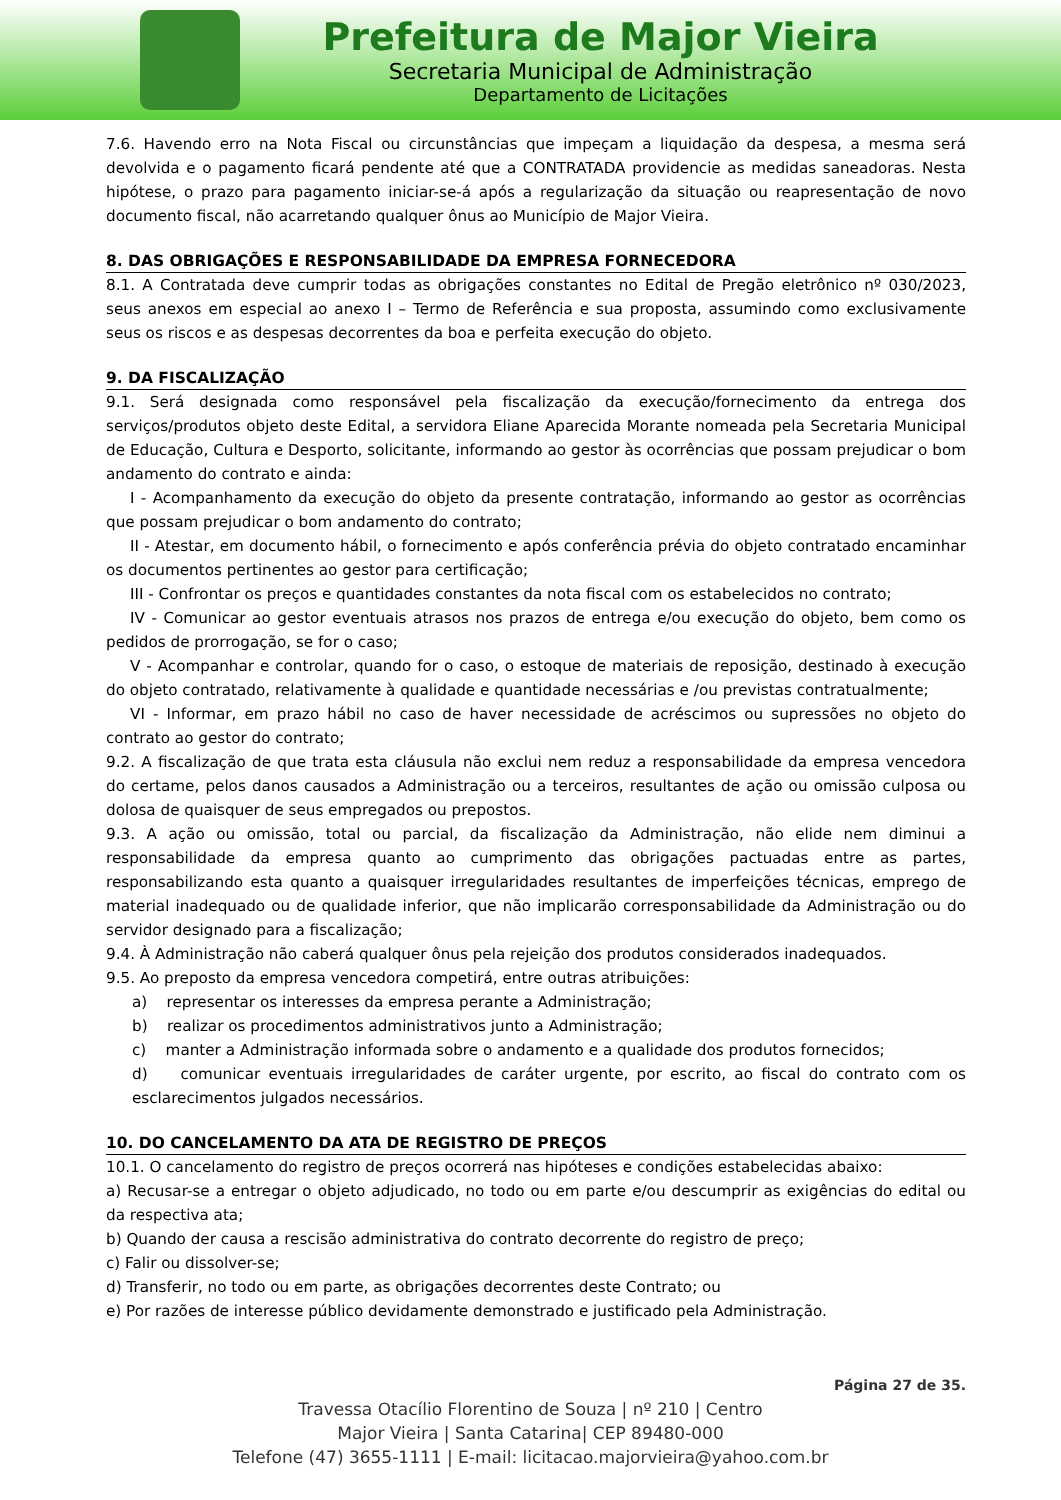Prefeitura de Major Vieira
Secretaria Municipal de Administração
Departamento de Licitações
7.6. Havendo erro na Nota Fiscal ou circunstâncias que impeçam a liquidação da despesa, a mesma será devolvida e o pagamento ficará pendente até que a CONTRATADA providencie as medidas saneadoras. Nesta hipótese, o prazo para pagamento iniciar-se-á após a regularização da situação ou reapresentação de novo documento fiscal, não acarretando qualquer ônus ao Município de Major Vieira.
8. DAS OBRIGAÇÕES E RESPONSABILIDADE DA EMPRESA FORNECEDORA
8.1. A Contratada deve cumprir todas as obrigações constantes no Edital de Pregão eletrônico nº 030/2023, seus anexos em especial ao anexo I – Termo de Referência e sua proposta, assumindo como exclusivamente seus os riscos e as despesas decorrentes da boa e perfeita execução do objeto.
9. DA FISCALIZAÇÃO
9.1. Será designada como responsável pela fiscalização da execução/fornecimento da entrega dos serviços/produtos objeto deste Edital, a servidora Eliane Aparecida Morante nomeada pela Secretaria Municipal de Educação, Cultura e Desporto, solicitante, informando ao gestor às ocorrências que possam prejudicar o bom andamento do contrato e ainda:
I - Acompanhamento da execução do objeto da presente contratação, informando ao gestor as ocorrências que possam prejudicar o bom andamento do contrato;
II - Atestar, em documento hábil, o fornecimento e após conferência prévia do objeto contratado encaminhar os documentos pertinentes ao gestor para certificação;
III - Confrontar os preços e quantidades constantes da nota fiscal com os estabelecidos no contrato;
IV - Comunicar ao gestor eventuais atrasos nos prazos de entrega e/ou execução do objeto, bem como os pedidos de prorrogação, se for o caso;
V - Acompanhar e controlar, quando for o caso, o estoque de materiais de reposição, destinado à execução do objeto contratado, relativamente à qualidade e quantidade necessárias e /ou previstas contratualmente;
VI - Informar, em prazo hábil no caso de haver necessidade de acréscimos ou supressões no objeto do contrato ao gestor do contrato;
9.2. A fiscalização de que trata esta cláusula não exclui nem reduz a responsabilidade da empresa vencedora do certame, pelos danos causados a Administração ou a terceiros, resultantes de ação ou omissão culposa ou dolosa de quaisquer de seus empregados ou prepostos.
9.3. A ação ou omissão, total ou parcial, da fiscalização da Administração, não elide nem diminui a responsabilidade da empresa quanto ao cumprimento das obrigações pactuadas entre as partes, responsabilizando esta quanto a quaisquer irregularidades resultantes de imperfeições técnicas, emprego de material inadequado ou de qualidade inferior, que não implicarão corresponsabilidade da Administração ou do servidor designado para a fiscalização;
9.4. À Administração não caberá qualquer ônus pela rejeição dos produtos considerados inadequados.
9.5. Ao preposto da empresa vencedora competirá, entre outras atribuições:
a) representar os interesses da empresa perante a Administração;
b) realizar os procedimentos administrativos junto a Administração;
c) manter a Administração informada sobre o andamento e a qualidade dos produtos fornecidos;
d) comunicar eventuais irregularidades de caráter urgente, por escrito, ao fiscal do contrato com os esclarecimentos julgados necessários.
10. DO CANCELAMENTO DA ATA DE REGISTRO DE PREÇOS
10.1. O cancelamento do registro de preços ocorrerá nas hipóteses e condições estabelecidas abaixo:
a) Recusar-se a entregar o objeto adjudicado, no todo ou em parte e/ou descumprir as exigências do edital ou da respectiva ata;
b) Quando der causa a rescisão administrativa do contrato decorrente do registro de preço;
c) Falir ou dissolver-se;
d) Transferir, no todo ou em parte, as obrigações decorrentes deste Contrato; ou
e) Por razões de interesse público devidamente demonstrado e justificado pela Administração.
Página 27 de 35.
Travessa Otacílio Florentino de Souza | nº 210 | Centro
Major Vieira | Santa Catarina| CEP 89480-000
Telefone (47) 3655-1111 | E-mail: licitacao.majorvieira@yahoo.com.br